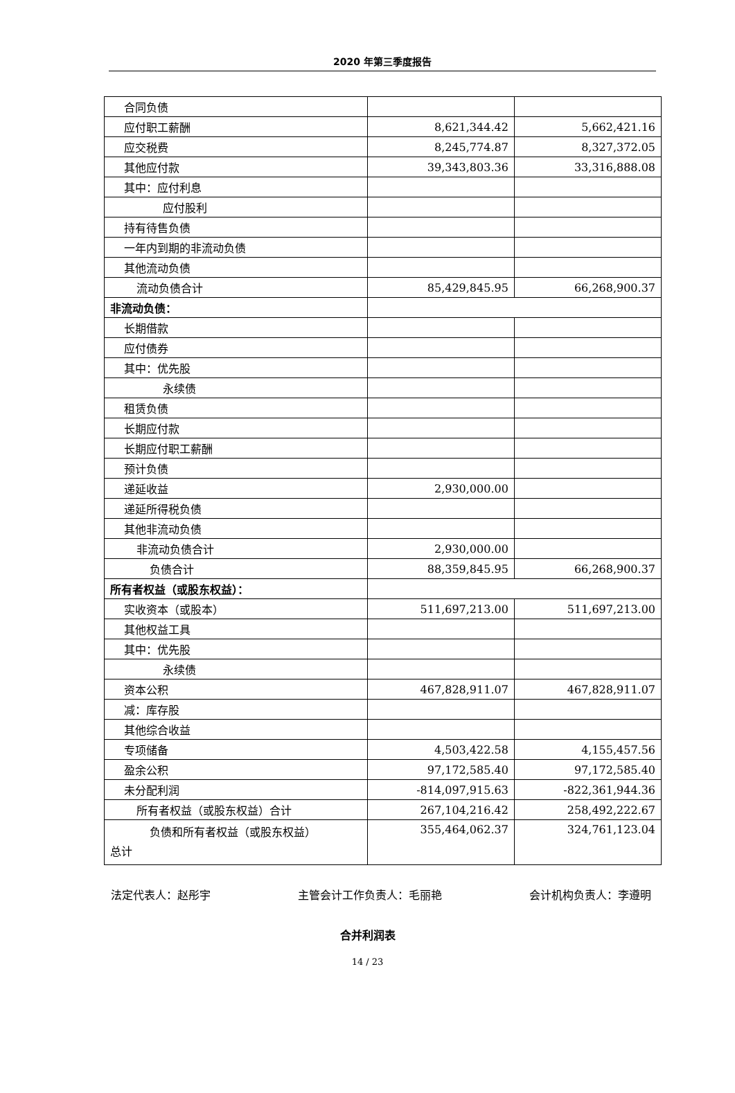2020 年第三季度报告
| 合同负债 | | |
| 应付职工薪酬 | 8,621,344.42 | 5,662,421.16 |
| 应交税费 | 8,245,774.87 | 8,327,372.05 |
| 其他应付款 | 39,343,803.36 | 33,316,888.08 |
| 其中：应付利息 | | |
| 应付股利 | | |
| 持有待售负债 | | |
| 一年内到期的非流动负债 | | |
| 其他流动负债 | | |
| 流动负债合计 | 85,429,845.95 | 66,268,900.37 |
| 非流动负债： | | |
| 长期借款 | | |
| 应付债券 | | |
| 其中：优先股 | | |
| 永续债 | | |
| 租赁负债 | | |
| 长期应付款 | | |
| 长期应付职工薪酬 | | |
| 预计负债 | | |
| 递延收益 | 2,930,000.00 | |
| 递延所得税负债 | | |
| 其他非流动负债 | | |
| 非流动负债合计 | 2,930,000.00 | |
| 负债合计 | 88,359,845.95 | 66,268,900.37 |
| 所有者权益（或股东权益）： | | |
| 实收资本（或股本） | 511,697,213.00 | 511,697,213.00 |
| 其他权益工具 | | |
| 其中：优先股 | | |
| 永续债 | | |
| 资本公积 | 467,828,911.07 | 467,828,911.07 |
| 减：库存股 | | |
| 其他综合收益 | | |
| 专项储备 | 4,503,422.58 | 4,155,457.56 |
| 盈余公积 | 97,172,585.40 | 97,172,585.40 |
| 未分配利润 | -814,097,915.63 | -822,361,944.36 |
| 所有者权益（或股东权益）合计 | 267,104,216.42 | 258,492,222.67 |
| 负债和所有者权益（或股东权益） 总计 | 355,464,062.37 | 324,761,123.04 |
法定代表人：赵彤宇 主管会计工作负责人：毛丽艳 会计机构负责人：李遵明
合并利润表
14 / 23